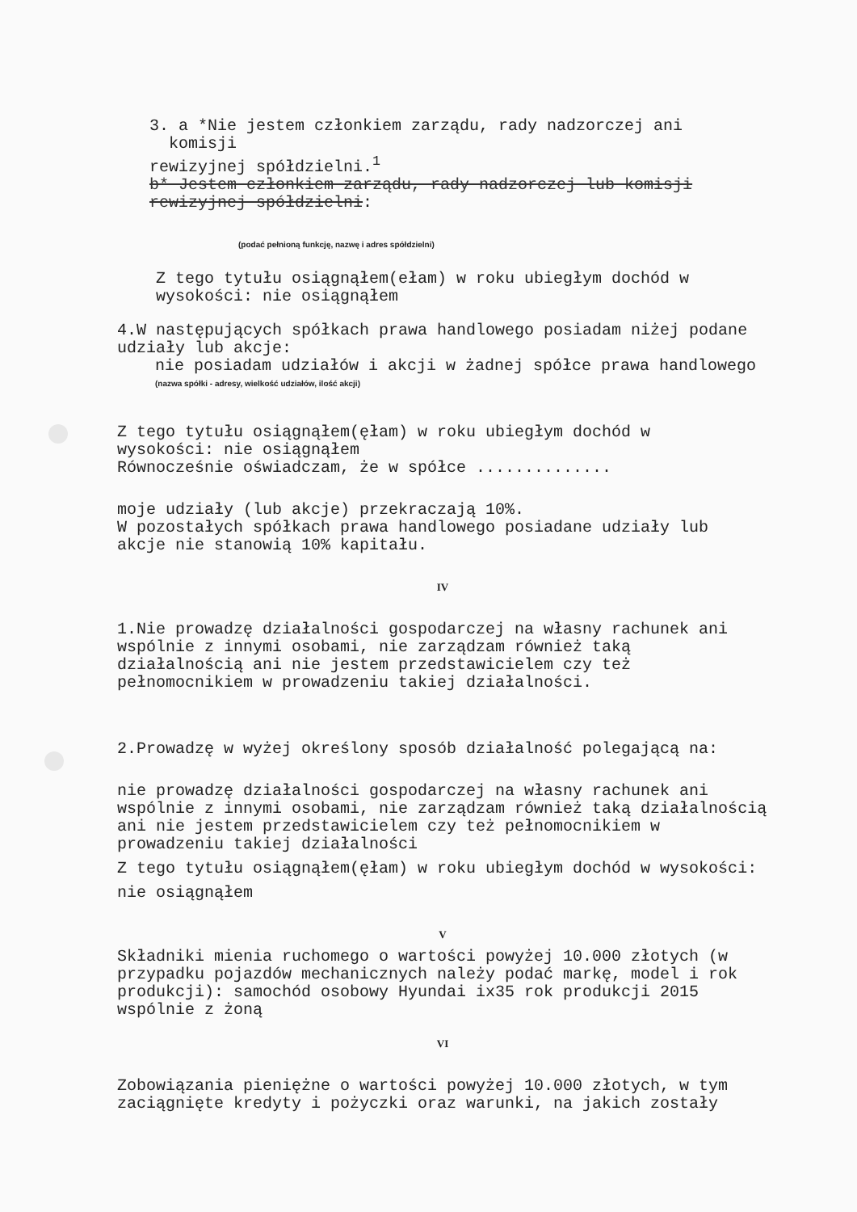3. a *Nie jestem członkiem zarządu, rady nadzorczej ani
komisji
rewizyjnej spółdzielni.<sup>1</sup>
b* Jestem członkiem zarządu, rady nadzorczej lub komisji rewizyjnej spółdzielni:
(podać pełnioną funkcję, nazwę i adres spółdzielni)
Z tego tytułu osiągnąłem(ełam) w roku ubiegłym dochód w wysokości: nie osiągnąłem
4.W następujących spółkach prawa handlowego posiadam niżej podane udziały lub akcje:
nie posiadam udziałów i akcji w żadnej spółce prawa handlowego
(nazwa spółki - adresy, wielkość udziałów, ilość akcji)
Z tego tytułu osiągnąłem(ęłam) w roku ubiegłym dochód w wysokości: nie osiągnąłem
Równocześnie oświadczam, że w spółce ..............
moje udziały (lub akcje) przekraczają 10%.
W pozostałych spółkach prawa handlowego posiadane udziały lub akcje nie stanowią 10% kapitału.
IV
1.Nie prowadzę działalności gospodarczej na własny rachunek ani wspólnie z innymi osobami, nie zarządzam również taką działalnością ani nie jestem przedstawicielem czy też pełnomocnikiem w prowadzeniu takiej działalności.
2.Prowadzę w wyżej określony sposób działalność polegającą na:
nie prowadzę działalności gospodarczej na własny rachunek ani wspólnie z innymi osobami, nie zarządzam również taką działalnością ani nie jestem przedstawicielem czy też pełnomocnikiem w prowadzeniu takiej działalności
Z tego tytułu osiągnąłem(ęłam) w roku ubiegłym dochód w wysokości:
nie osiągnąłem
V
Składniki mienia ruchomego o wartości powyżej 10.000 złotych (w przypadku pojazdów mechanicznych należy podać markę, model i rok produkcji): samochód osobowy Hyundai ix35 rok produkcji 2015 wspólnie z żoną
VI
Zobowiązania pieniężne o wartości powyżej 10.000 złotych, w tym zaciągnięte kredyty i pożyczki oraz warunki, na jakich zostały